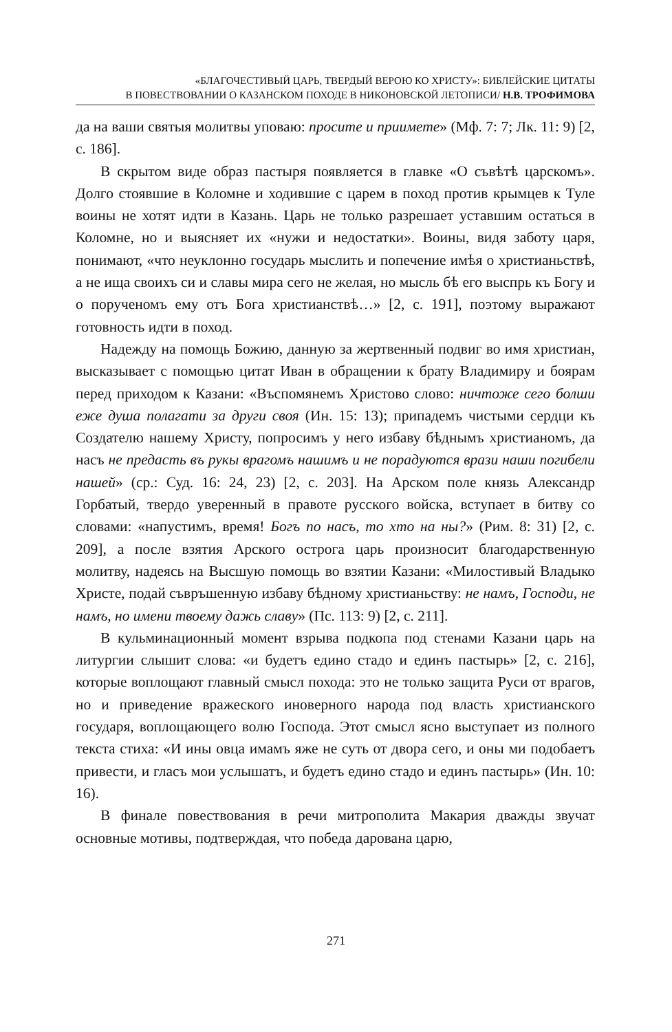«БЛАГОЧЕСТИВЫЙ ЦАРЬ, ТВЕРДЫЙ ВЕРОЮ КО ХРИСТУ»: БИБЛЕЙСКИЕ ЦИТАТЫ
В ПОВЕСТВОВАНИИ О КАЗАНСКОМ ПОХОДЕ В НИКОНОВСКОЙ ЛЕТОПИСИ/ Н.В. ТРОФИМОВА
да на ваши святыя молитвы уповаю: просите и приимете» (Мф. 7: 7; Лк. 11: 9) [2, с. 186].
В скрытом виде образ пастыря появляется в главке «О съвѣтѣ царскомъ». Долго стоявшие в Коломне и ходившие с царем в поход против крымцев к Туле воины не хотят идти в Казань. Царь не только разрешает уставшим остаться в Коломне, но и выясняет их «нужи и недостатки». Воины, видя заботу царя, понимают, «что неуклонно государь мыслить и попечение имѣя о христианьствѣ, а не ища своихъ си и славы мира сего не желая, но мысль бѣ его выспрь къ Богу и о порученомъ ему отъ Бога христианствѣ…» [2, с. 191], поэтому выражают готовность идти в поход.
Надежду на помощь Божию, данную за жертвенный подвиг во имя христиан, высказывает с помощью цитат Иван в обращении к брату Владимиру и боярам перед приходом к Казани: «Въспомянемъ Христово слово: ничтоже сего болши еже душа полагати за други своя (Ин. 15: 13); припадемъ чистыми сердци къ Создателю нашему Христу, попросимъ у него избаву бѣднымъ христианомъ, да насъ не предасть въ рукы врагомъ нашимъ и не порадуются врази наши погибели нашей» (ср.: Суд. 16: 24, 23) [2, с. 203]. На Арском поле князь Александр Горбатый, твердо уверенный в правоте русского войска, вступает в битву со словами: «напустимъ, время! Богъ по насъ, то хто на ны?» (Рим. 8: 31) [2, с. 209], а после взятия Арского острога царь произносит благодарственную молитву, надеясь на Высшую помощь во взятии Казани: «Милостивый Владыко Христе, подай съвръшенную избаву бѣдному христианьству: не намъ, Господи, не намъ, но имени твоему дажь славу» (Пс. 113: 9) [2, с. 211].
В кульминационный момент взрыва подкопа под стенами Казани царь на литургии слышит слова: «и будетъ едино стадо и единъ пастырь» [2, с. 216], которые воплощают главный смысл похода: это не только защита Руси от врагов, но и приведение вражеского иноверного народа под власть христианского государя, воплощающего волю Господа. Этот смысл ясно выступает из полного текста стиха: «И ины овца имамъ яже не суть от двора сего, и оны ми подобаетъ привести, и гласъ мои услышатъ, и будетъ едино стадо и единъ пастырь» (Ин. 10: 16).
В финале повествования в речи митрополита Макария дважды звучат основные мотивы, подтверждая, что победа дарована царю,
271